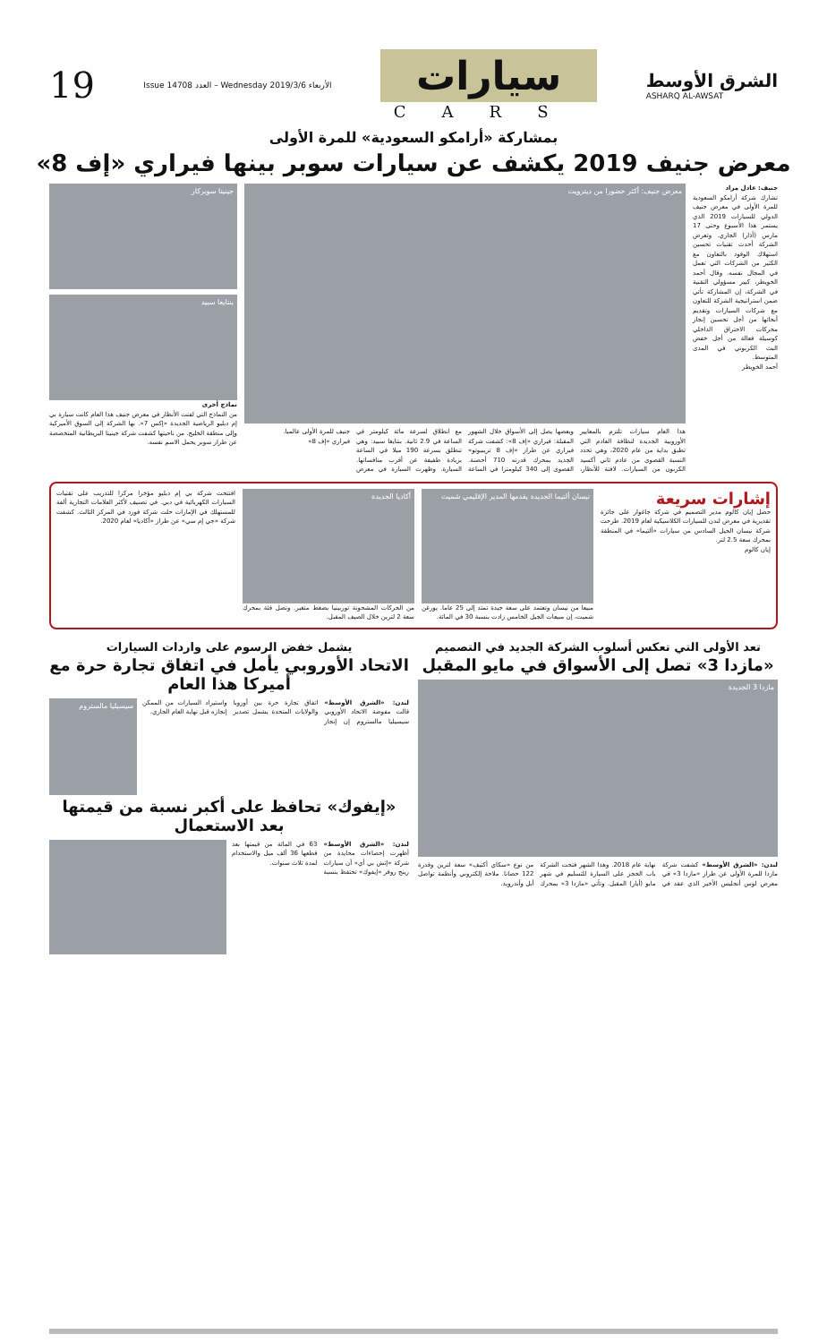الشرق الأوسط
ASHARQ AL-AWSAT
سيارات
CARS
Issue 14708 العدد – Wednesday 2019/3/6 الأربعاء
19
بمشاركة «أرامكو السعودية» للمرة الأولى
معرض جنيف 2019 يكشف عن سيارات سوبر بينها فيراري «إف 8»
جنيف: عادل مراد
تشارك شركة أرامكو السعودية للمرة الأولى في معرض جنيف الدولي للسيارات 2019 الذي يستمر هذا الأسبوع وحتى 17 مارس (آذار) الجاري. وتعرض الشركة أحدث تقنيات تحسين استهلاك الوقود بالتعاون مع الكثير من الشركات التي تعمل في المجال نفسه. وقال أحمد الخويطر، كبير مسؤولي التقنية في الشركة، إن المشاركة تأتي ضمن استراتيجية الشركة للتعاون مع شركات السيارات وتقديم أبحاثها من أجل تحسين إنجاز محركات الاحتراق الداخلي كوسيلة فعالة من أجل خفض البث الكربوني في المدى المتوسط.
أحمد الخويطر
معرض جنيف: أكثر حضورا من ديترويت
هذا العام سيارات تلتزم بالمعايير الأوروبية الجديدة لنظافة العادم التي تطبق بداية من عام 2020، وهي تحدد النسبة القصوى من عادم ثاني أكسيد الكربون من السيارات. لافتة للأنظار، وبعضها يصل إلى الأسواق خلال الشهور المقبلة: فيراري «إف 8»: كشفت شركة فيراري عن طراز «إف 8 تريبيوتو» الجديد بمحرك قدرته 710 أحصنة. القصوى إلى 340 كيلومترا في الساعة مع انطلاق لسرعة مائة كيلومتر في الساعة في 2.9 ثانية. بنتايغا سبيد: وهي تنطلق بسرعة 190 ميلا في الساعة بزيادة طفيفة عن أقرب منافساتها. السيارة. وظهرت السيارة في معرض جنيف للمرة الأولى عالميا.
فيراري «إف 8»
جينيتا سوبركار
بنتايغا سبيد
نماذج أخرى
من النماذج التي لفتت الأنظار في معرض جنيف هذا العام كانت سيارة بي إم دبليو الرياضية الجديدة «إكس 7». بها الشركة إلى السوق الأميركية وإلى منطقة الخليج. من ناحيتها كشفت شركة جينيتا البريطانية المتخصصة عن طراز سوبر يحمل الاسم نفسه.
إشارات سريعة
حصل إيان كالوم مدير التصميم في شركة جاغوار على جائزة تقديرية في معرض لندن للسيارات الكلاسيكية لعام 2019. طرحت شركة نيسان الجيل السادس من سيارات «ألتيما» في المنطقة بمحرك سعة 2.5 لتر.
إيان كالوم
نيسان ألتيما الجديدة يقدمها المدير الإقليمي شميت
مبيعا من نيسان وتعتمد على سعة جيدة تمتد إلى 25 عاما. يورغن شميت، إن مبيعات الجيل الخامس زادت بنسبة 30 في المائة.
أكاديا الجديدة
من الحركات المشحونة توربينيا بضغط متغير. وتصل فئة بمحرك سعة 2 لترين خلال الصيف المقبل.
افتتحت شركة بي إم دبليو مؤخرا مركزا للتدريب على تقنيات السيارات الكهربائية في دبي. في تصنيف لأكثر العلامات التجارية ألفة للمستهلك في الإمارات حلت شركة فورد في المركز الثالث. كشفت شركة «جي إم سي» عن طراز «أكاديا» لعام 2020.
تعد الأولى التي تعكس أسلوب الشركة الجديد في التصميم
«مازدا 3» تصل إلى الأسواق في مايو المقبل
مازدا 3 الجديدة
لندن: «الشرق الأوسط» كشفت شركة مازدا للمرة الأولى عن طراز «مازدا 3» في معرض لوس أنجليس الأخير الذي عقد في نهاية عام 2018. وهذا الشهر فتحت الشركة باب الحجز على السيارة للتسليم في شهر مايو (أيار) المقبل. وتأتي «مازدا 3» بمحرك من نوع «سكاي أكتيف» سعة لترين وقدرة 122 حصانا. ملاحة إلكتروني وأنظمة تواصل أبل وأندرويد.
يشمل خفض الرسوم على واردات السيارات
الاتحاد الأوروبي يأمل في اتفاق تجارة حرة مع أميركا هذا العام
لندن: «الشرق الأوسط» قالت مفوضة الاتحاد الأوروبي سيسيليا مالستروم إن إنجاز اتفاق تجارة حرة بين أوروبا والولايات المتحدة يشمل تصدير واستيراد السيارات من الممكن إنجازه قبل نهاية العام الجاري.
سيسيليا مالستروم
«إيفوك» تحافظ على أكبر نسبة من قيمتها بعد الاستعمال
لندن: «الشرق الأوسط» أظهرت إحصاءات محايدة من شركة «إتش بي أي» أن سيارات رينج روفر «إيفوك» تحتفظ بنسبة 63 في المائة من قيمتها بعد قطعها 36 ألف ميل والاستخدام لمدة ثلاث سنوات.